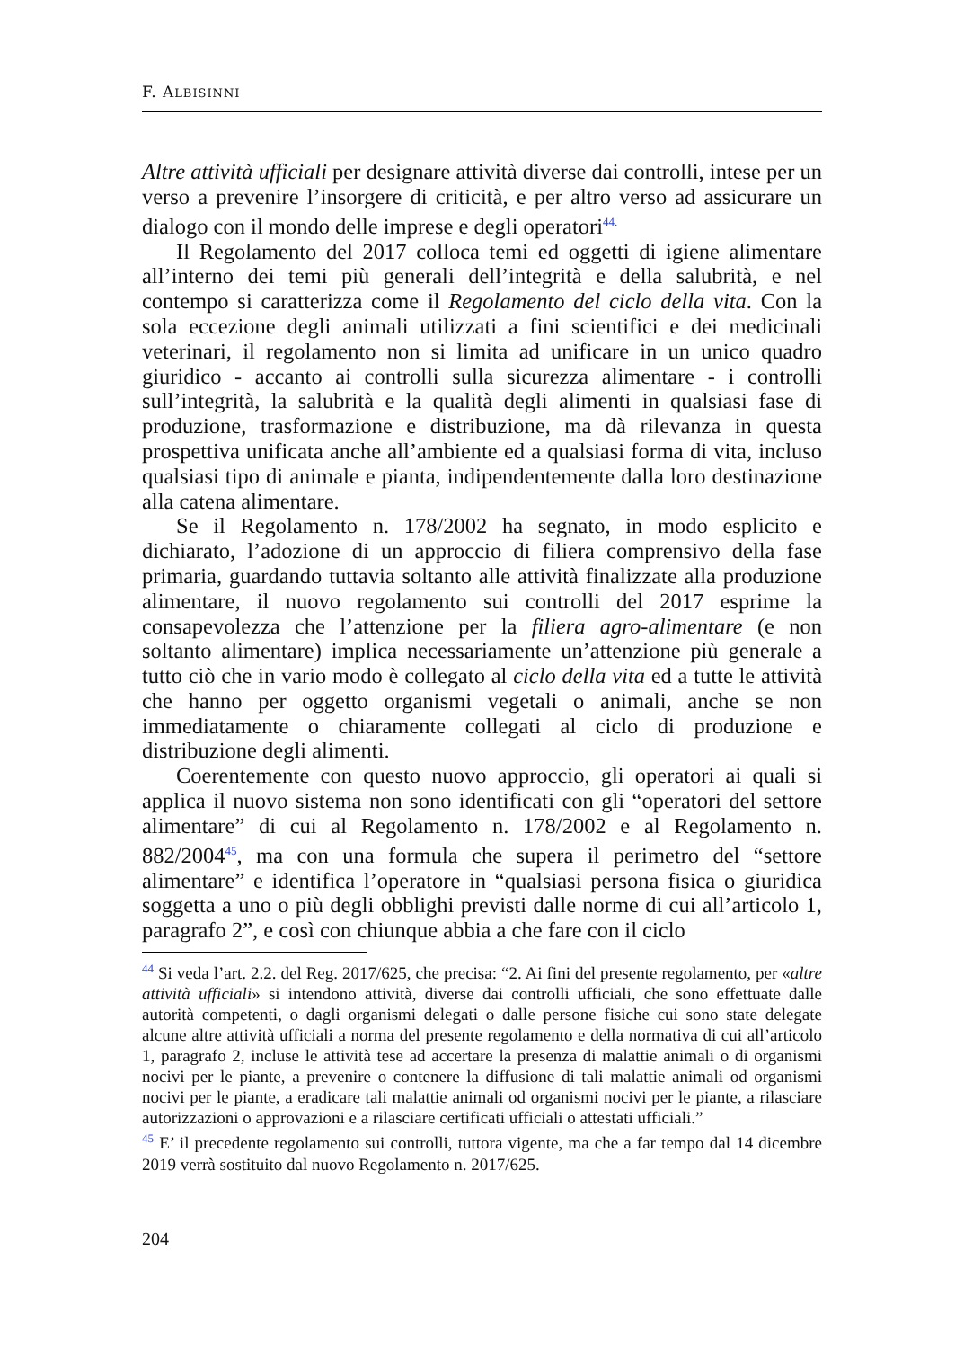F. ALBISINNI
Altre attività ufficiali per designare attività diverse dai controlli, intese per un verso a prevenire l’insorgere di criticità, e per altro verso ad assicurare un dialogo con il mondo delle imprese e degli operatori<sup>44.</sup>
Il Regolamento del 2017 colloca temi ed oggetti di igiene alimentare all’interno dei temi più generali dell’integrità e della salubrità, e nel contempo si caratterizza come il Regolamento del ciclo della vita. Con la sola eccezione degli animali utilizzati a fini scientifici e dei medicinali veterinari, il regolamento non si limita ad unificare in un unico quadro giuridico - accanto ai controlli sulla sicurezza alimentare - i controlli sull’integrità, la salubrità e la qualità degli alimenti in qualsiasi fase di produzione, trasformazione e distribuzione, ma dà rilevanza in questa prospettiva unificata anche all’ambiente ed a qualsiasi forma di vita, incluso qualsiasi tipo di animale e pianta, indipendentemente dalla loro destinazione alla catena alimentare.
Se il Regolamento n. 178/2002 ha segnato, in modo esplicito e dichiarato, l’adozione di un approccio di filiera comprensivo della fase primaria, guardando tuttavia soltanto alle attività finalizzate alla produzione alimentare, il nuovo regolamento sui controlli del 2017 esprime la consapevolezza che l’attenzione per la filiera agro-alimentare (e non soltanto alimentare) implica necessariamente un’attenzione più generale a tutto ciò che in vario modo è collegato al ciclo della vita ed a tutte le attività che hanno per oggetto organismi vegetali o animali, anche se non immediatamente o chiaramente collegati al ciclo di produzione e distribuzione degli alimenti.
Coerentemente con questo nuovo approccio, gli operatori ai quali si applica il nuovo sistema non sono identificati con gli “operatori del settore alimentare” di cui al Regolamento n. 178/2002 e al Regolamento n. 882/2004<sup>45</sup>, ma con una formula che supera il perimetro del “settore alimentare” e identifica l’operatore in “qualsiasi persona fisica o giuridica soggetta a uno o più degli obblighi previsti dalle norme di cui all’articolo 1, paragrafo 2”, e così con chiunque abbia a che fare con il ciclo
<sup>44</sup> Si veda l’art. 2.2. del Reg. 2017/625, che precisa: “2. Ai fini del presente regolamento, per «altre attività ufficiali» si intendono attività, diverse dai controlli ufficiali, che sono effettuate dalle autorità competenti, o dagli organismi delegati o dalle persone fisiche cui sono state delegate alcune altre attività ufficiali a norma del presente regolamento e della normativa di cui all’articolo 1, paragrafo 2, incluse le attività tese ad accertare la presenza di malattie animali o di organismi nocivi per le piante, a prevenire o contenere la diffusione di tali malattie animali od organismi nocivi per le piante, a eradicare tali malattie animali od organismi nocivi per le piante, a rilasciare autorizzazioni o approvazioni e a rilasciare certificati ufficiali o attestati ufficiali.”
<sup>45</sup> E’ il precedente regolamento sui controlli, tuttora vigente, ma che a far tempo dal 14 dicembre 2019 verrà sostituito dal nuovo Regolamento n. 2017/625.
204